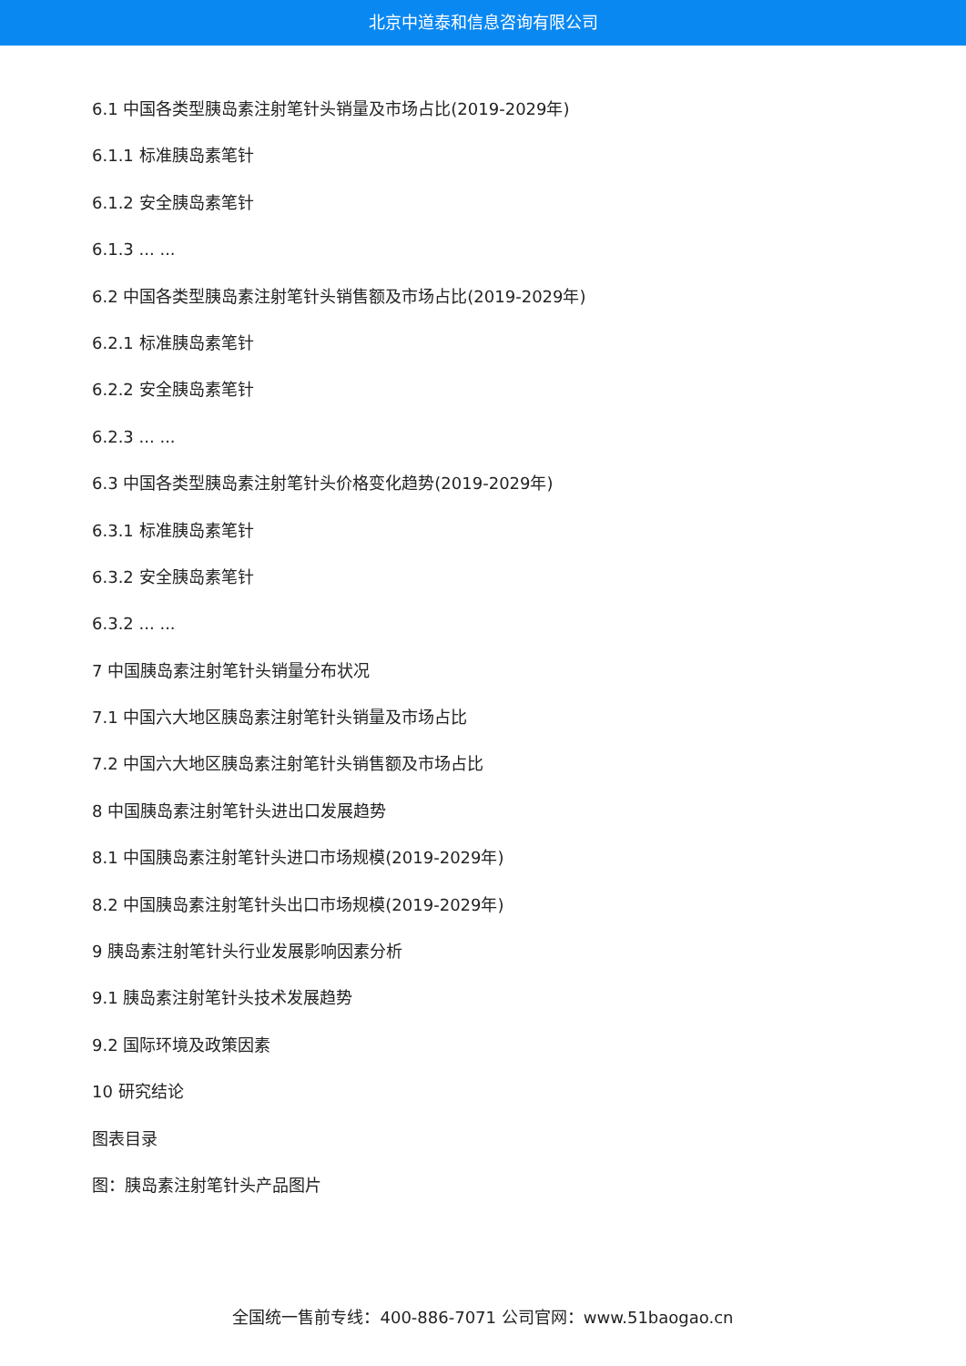北京中道泰和信息咨询有限公司
6.1 中国各类型胰岛素注射笔针头销量及市场占比(2019-2029年)
6.1.1 标准胰岛素笔针
6.1.2 安全胰岛素笔针
6.1.3 ... ...
6.2 中国各类型胰岛素注射笔针头销售额及市场占比(2019-2029年)
6.2.1 标准胰岛素笔针
6.2.2 安全胰岛素笔针
6.2.3 ... ...
6.3 中国各类型胰岛素注射笔针头价格变化趋势(2019-2029年)
6.3.1 标准胰岛素笔针
6.3.2 安全胰岛素笔针
6.3.2 ... ...
7 中国胰岛素注射笔针头销量分布状况
7.1 中国六大地区胰岛素注射笔针头销量及市场占比
7.2 中国六大地区胰岛素注射笔针头销售额及市场占比
8 中国胰岛素注射笔针头进出口发展趋势
8.1 中国胰岛素注射笔针头进口市场规模(2019-2029年)
8.2 中国胰岛素注射笔针头出口市场规模(2019-2029年)
9 胰岛素注射笔针头行业发展影响因素分析
9.1 胰岛素注射笔针头技术发展趋势
9.2 国际环境及政策因素
10 研究结论
图表目录
图：胰岛素注射笔针头产品图片
全国统一售前专线：400-886-7071 公司官网：www.51baogao.cn